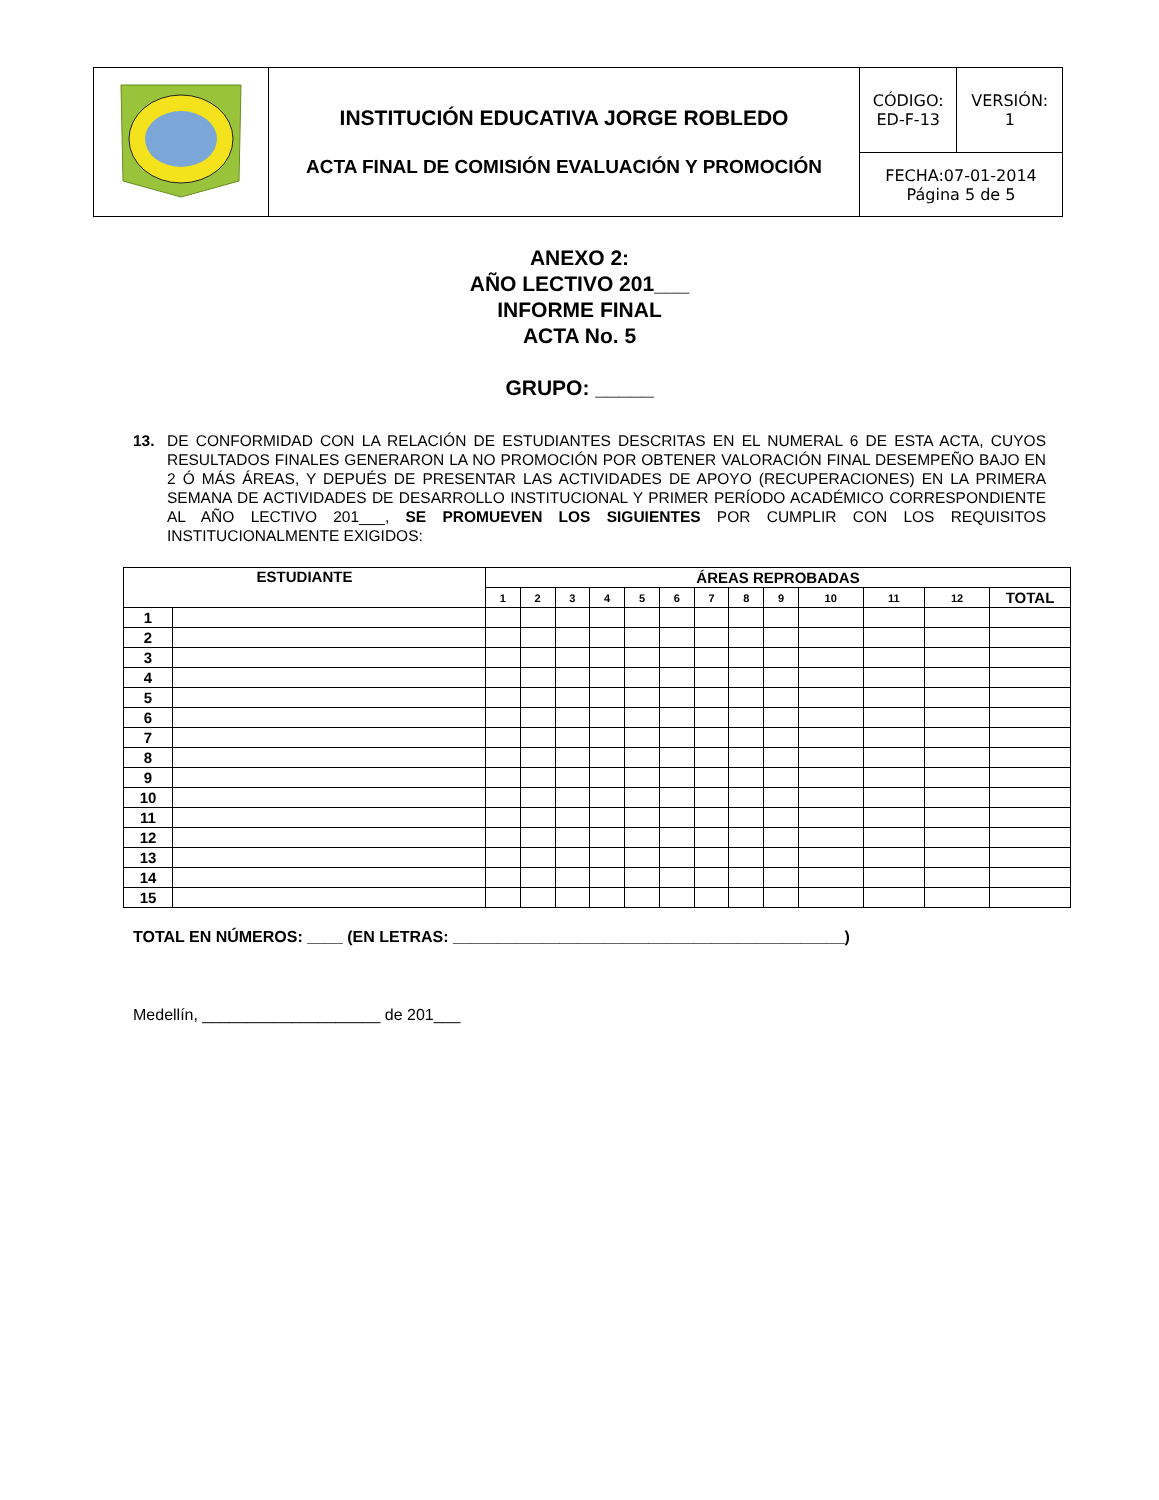| | INSTITUCIÓN EDUCATIVA JORGE ROBLEDO ACTA FINAL DE COMISIÓN EVALUACIÓN Y PROMOCIÓN | CÓDIGO: ED-F-13 | VERSIÓN: 1 |
| | | FECHA:07-01-2014 Página 5 de 5 | |
ANEXO 2:
AÑO LECTIVO 201___
INFORME FINAL
ACTA No. 5
GRUPO: _____
13. DE CONFORMIDAD CON LA RELACIÓN DE ESTUDIANTES DESCRITAS EN EL NUMERAL 6 DE ESTA ACTA, CUYOS RESULTADOS FINALES GENERARON LA NO PROMOCIÓN POR OBTENER VALORACIÓN FINAL DESEMPEÑO BAJO EN 2 Ó MÁS ÁREAS, Y DEPUÉS DE PRESENTAR LAS ACTIVIDADES DE APOYO (RECUPERACIONES) EN LA PRIMERA SEMANA DE ACTIVIDADES DE DESARROLLO INSTITUCIONAL Y PRIMER PERÍODO ACADÉMICO CORRESPONDIENTE AL AÑO LECTIVO 201___, SE PROMUEVEN LOS SIGUIENTES POR CUMPLIR CON LOS REQUISITOS INSTITUCIONALMENTE EXIGIDOS:
| ESTUDIANTE | | ÁREAS REPROBADAS | | | | | | | | | | | | |
| --- | --- | --- | --- | --- | --- | --- | --- | --- | --- | --- | --- | --- | --- | --- |
| | | 1 | 2 | 3 | 4 | 5 | 6 | 7 | 8 | 9 | 10 | 11 | 12 | TOTAL |
| 1 | | | | | | | | | | | | | | |
| 2 | | | | | | | | | | | | | | |
| 3 | | | | | | | | | | | | | | |
| 4 | | | | | | | | | | | | | | |
| 5 | | | | | | | | | | | | | | |
| 6 | | | | | | | | | | | | | | |
| 7 | | | | | | | | | | | | | | |
| 8 | | | | | | | | | | | | | | |
| 9 | | | | | | | | | | | | | | |
| 10 | | | | | | | | | | | | | | |
| 11 | | | | | | | | | | | | | | |
| 12 | | | | | | | | | | | | | | |
| 13 | | | | | | | | | | | | | | |
| 14 | | | | | | | | | | | | | | |
| 15 | | | | | | | | | | | | | | |
TOTAL EN NÚMEROS: ____ (EN LETRAS: ____________________________________________)
Medellín, ____________________ de 201___